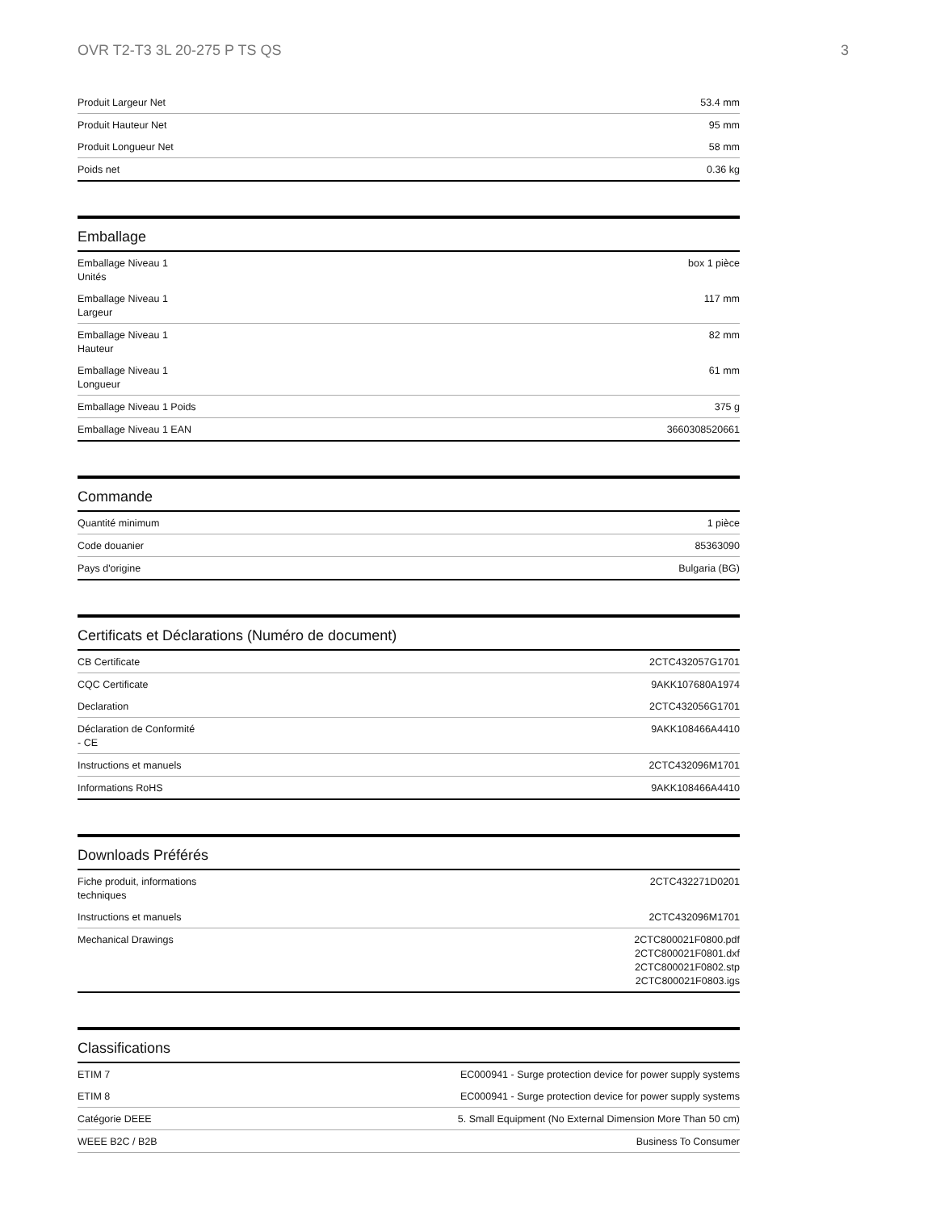OVR T2-T3 3L 20-275 P TS QS 3
| Produit Largeur Net | 53.4 mm |
| Produit Hauteur Net | 95 mm |
| Produit Longueur Net | 58 mm |
| Poids net | 0.36 kg |
Emballage
| Emballage Niveau 1 Unités | box 1 pièce |
| Emballage Niveau 1 Largeur | 117 mm |
| Emballage Niveau 1 Hauteur | 82 mm |
| Emballage Niveau 1 Longueur | 61 mm |
| Emballage Niveau 1 Poids | 375 g |
| Emballage Niveau 1 EAN | 3660308520661 |
Commande
| Quantité minimum | 1 pièce |
| Code douanier | 85363090 |
| Pays d'origine | Bulgaria (BG) |
Certificats et Déclarations (Numéro de document)
| CB Certificate | 2CTC432057G1701 |
| CQC Certificate | 9AKK107680A1974 |
| Declaration | 2CTC432056G1701 |
| Déclaration de Conformité - CE | 9AKK108466A4410 |
| Instructions et manuels | 2CTC432096M1701 |
| Informations RoHS | 9AKK108466A4410 |
Downloads Préférés
| Fiche produit, informations techniques | 2CTC432271D0201 |
| Instructions et manuels | 2CTC432096M1701 |
| Mechanical Drawings | 2CTC800021F0800.pdf 2CTC800021F0801.dxf 2CTC800021F0802.stp 2CTC800021F0803.igs |
Classifications
| ETIM 7 | EC000941 - Surge protection device for power supply systems |
| ETIM 8 | EC000941 - Surge protection device for power supply systems |
| Catégorie DEEE | 5. Small Equipment (No External Dimension More Than 50 cm) |
| WEEE B2C / B2B | Business To Consumer |